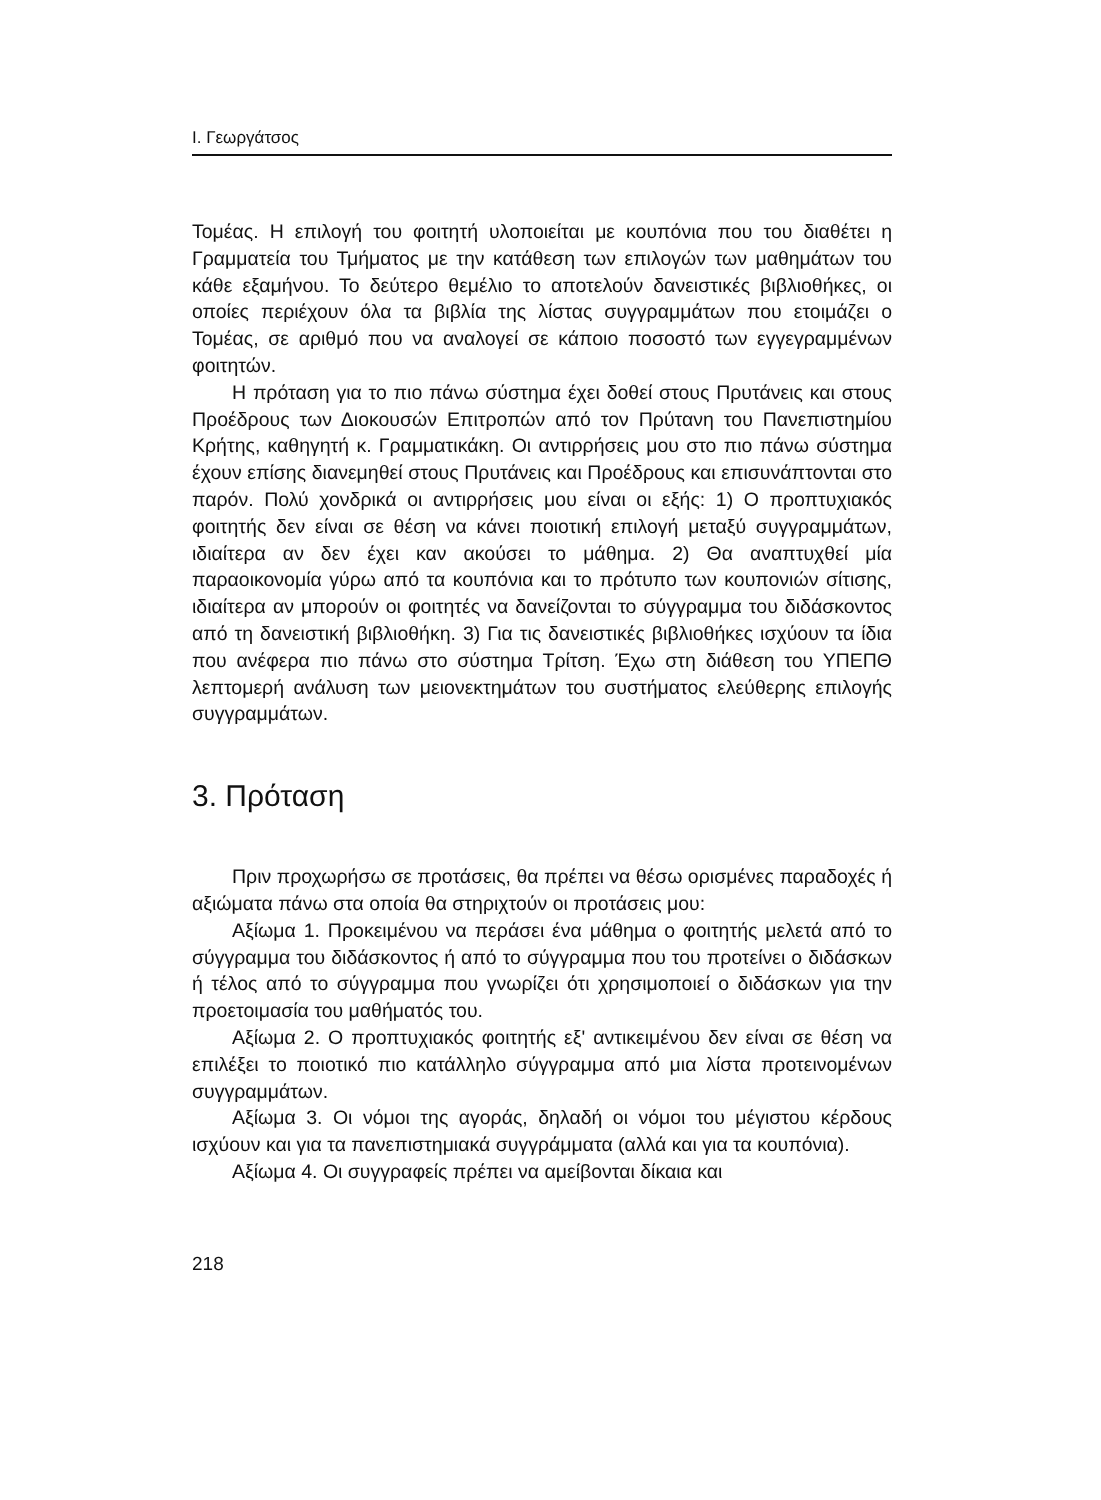Ι. Γεωργάτσος
Τομέας. Η επιλογή του φοιτητή υλοποιείται με κουπόνια που του διαθέτει η Γραμματεία του Τμήματος με την κατάθεση των επιλογών των μαθημάτων του κάθε εξαμήνου. Το δεύτερο θεμέλιο το αποτελούν δανειστικές βιβλιοθήκες, οι οποίες περιέχουν όλα τα βιβλία της λίστας συγγραμμάτων που ετοιμάζει ο Τομέας, σε αριθμό που να αναλογεί σε κάποιο ποσοστό των εγγεγραμμένων φοιτητών.
Η πρόταση για το πιο πάνω σύστημα έχει δοθεί στους Πρυτάνεις και στους Προέδρους των Διοκουσών Επιτροπών από τον Πρύτανη του Πανεπιστημίου Κρήτης, καθηγητή κ. Γραμματικάκη. Οι αντιρρήσεις μου στο πιο πάνω σύστημα έχουν επίσης διανεμηθεί στους Πρυτάνεις και Προέδρους και επισυνάπτονται στο παρόν. Πολύ χονδρικά οι αντιρρήσεις μου είναι οι εξής: 1) Ο προπτυχιακός φοιτητής δεν είναι σε θέση να κάνει ποιοτική επιλογή μεταξύ συγγραμμάτων, ιδιαίτερα αν δεν έχει καν ακούσει το μάθημα. 2) Θα αναπτυχθεί μία παραοικονομία γύρω από τα κουπόνια και το πρότυπο των κουπονιών σίτισης, ιδιαίτερα αν μπορούν οι φοιτητές να δανείζονται το σύγγραμμα του διδάσκοντος από τη δανειστική βιβλιοθήκη. 3) Για τις δανειστικές βιβλιοθήκες ισχύουν τα ίδια που ανέφερα πιο πάνω στο σύστημα Τρίτση. Έχω στη διάθεση του ΥΠΕΠΘ λεπτομερή ανάλυση των μειονεκτημάτων του συστήματος ελεύθερης επιλογής συγγραμμάτων.
3. Πρόταση
Πριν προχωρήσω σε προτάσεις, θα πρέπει να θέσω ορισμένες παραδοχές ή αξιώματα πάνω στα οποία θα στηριχτούν οι προτάσεις μου:
Αξίωμα 1. Προκειμένου να περάσει ένα μάθημα ο φοιτητής μελετά από το σύγγραμμα του διδάσκοντος ή από το σύγγραμμα που του προτείνει ο διδάσκων ή τέλος από το σύγγραμμα που γνωρίζει ότι χρησιμοποιεί ο διδάσκων για την προετοιμασία του μαθήματός του.
Αξίωμα 2. Ο προπτυχιακός φοιτητής εξ' αντικειμένου δεν είναι σε θέση να επιλέξει το ποιοτικό πιο κατάλληλο σύγγραμμα από μια λίστα προτεινομένων συγγραμμάτων.
Αξίωμα 3. Οι νόμοι της αγοράς, δηλαδή οι νόμοι του μέγιστου κέρδους ισχύουν και για τα πανεπιστημιακά συγγράμματα (αλλά και για τα κουπόνια).
Αξίωμα 4. Οι συγγραφείς πρέπει να αμείβονται δίκαια και
218